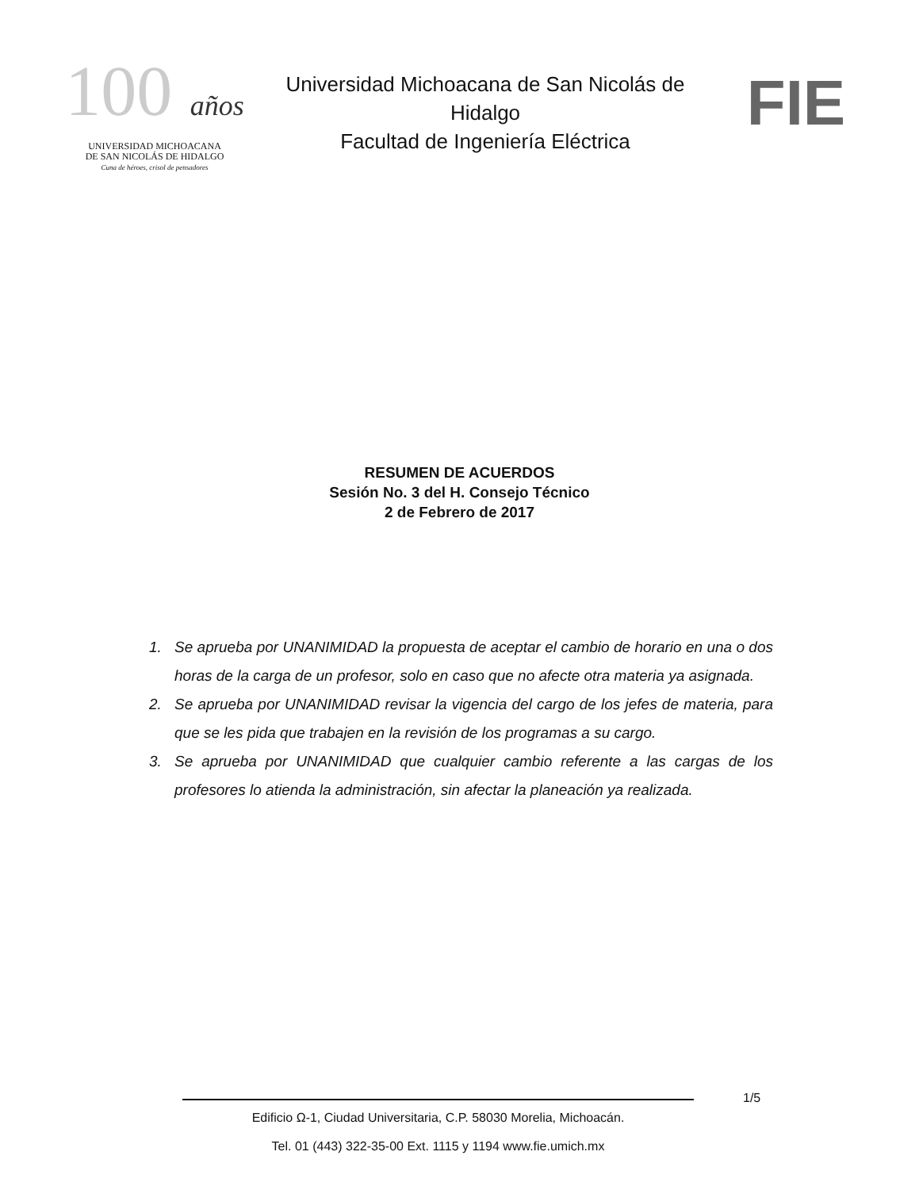100 años
UNIVERSIDAD MICHOACANA
DE SAN NICOLÁS DE HIDALGO
Cuna de héroes, crisol de pensadores
Universidad Michoacana de San Nicolás de Hidalgo
Facultad de Ingeniería Eléctrica
FIE
RESUMEN DE ACUERDOS
Sesión No. 3 del H. Consejo Técnico
2 de Febrero de 2017
1. Se aprueba por UNANIMIDAD la propuesta de aceptar el cambio de horario en una o dos horas de la carga de un profesor, solo en caso que no afecte otra materia ya asignada.
2. Se aprueba por UNANIMIDAD revisar la vigencia del cargo de los jefes de materia, para que se les pida que trabajen en la revisión de los programas a su cargo.
3. Se aprueba por UNANIMIDAD que cualquier cambio referente a las cargas de los profesores lo atienda la administración, sin afectar la planeación ya realizada.
1/5
Edificio Ω-1, Ciudad Universitaria, C.P. 58030 Morelia, Michoacán.
Tel. 01 (443) 322-35-00 Ext. 1115 y 1194 www.fie.umich.mx